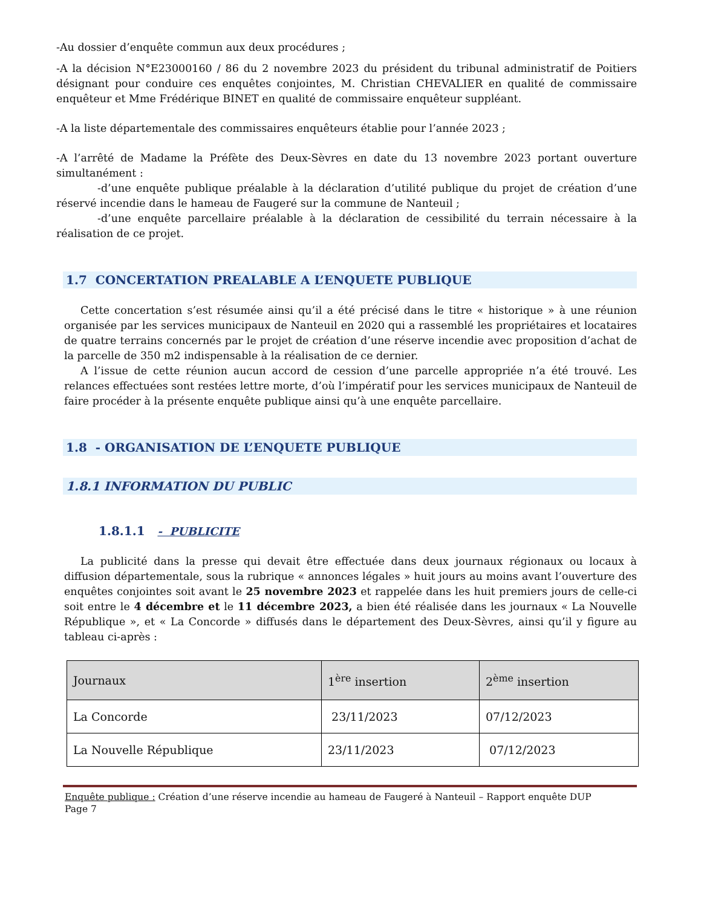-Au dossier d’enquête commun aux deux procédures ;
-A la décision N°E23000160 / 86 du 2 novembre 2023 du président du tribunal administratif de Poitiers désignant pour conduire ces enquêtes conjointes, M. Christian CHEVALIER en qualité de commissaire enquêteur et Mme Frédérique BINET en qualité de commissaire enquêteur suppléant.
-A la liste départementale des commissaires enquêteurs établie pour l’année 2023 ;
-A l’arrêté de Madame la Préfète des Deux-Sèvres en date du 13 novembre 2023 portant ouverture simultanément :
-d’une enquête publique préalable à la déclaration d’utilité publique du projet de création d’une réservé incendie dans le hameau de Faugeré sur la commune de Nanteuil ;
-d’une enquête parcellaire préalable à la déclaration de cessibilité du terrain nécessaire à la réalisation de ce projet.
1.7 CONCERTATION PREALABLE A L’ENQUETE PUBLIQUE
Cette concertation s’est résumée ainsi qu’il a été précisé dans le titre « historique » à une réunion organisée par les services municipaux de Nanteuil en 2020 qui a rassemblé les propriétaires et locataires de quatre terrains concernés par le projet de création d’une réserve incendie avec proposition d’achat de la parcelle de 350 m2 indispensable à la réalisation de ce dernier.
A l’issue de cette réunion aucun accord de cession d’une parcelle appropriée n’a été trouvé. Les relances effectuées sont restées lettre morte, d’où l’impératif pour les services municipaux de Nanteuil de faire procéder à la présente enquête publique ainsi qu’à une enquête parcellaire.
1.8 - ORGANISATION DE L’ENQUETE PUBLIQUE
1.8.1 INFORMATION DU PUBLIC
1.8.1.1 - PUBLICITE
La publicité dans la presse qui devait être effectuée dans deux journaux régionaux ou locaux à diffusion départementale, sous la rubrique « annonces légales » huit jours au moins avant l’ouverture des enquêtes conjointes soit avant le 25 novembre 2023 et rappelée dans les huit premiers jours de celle-ci soit entre le 4 décembre et le 11 décembre 2023, a bien été réalisée dans les journaux « La Nouvelle République », et « La Concorde » diffusés dans le département des Deux-Sèvres, ainsi qu’il y figure au tableau ci-après :
| Journaux | 1<sup>ère</sup> insertion | 2<sup>ème</sup> insertion |
| --- | --- | --- |
| La Concorde | 23/11/2023 | 07/12/2023 |
| La Nouvelle République | 23/11/2023 | 07/12/2023 |
Enquête publique : Création d’une réserve incendie au hameau de Faugeré à Nanteuil – Rapport enquête DUP
Page 7